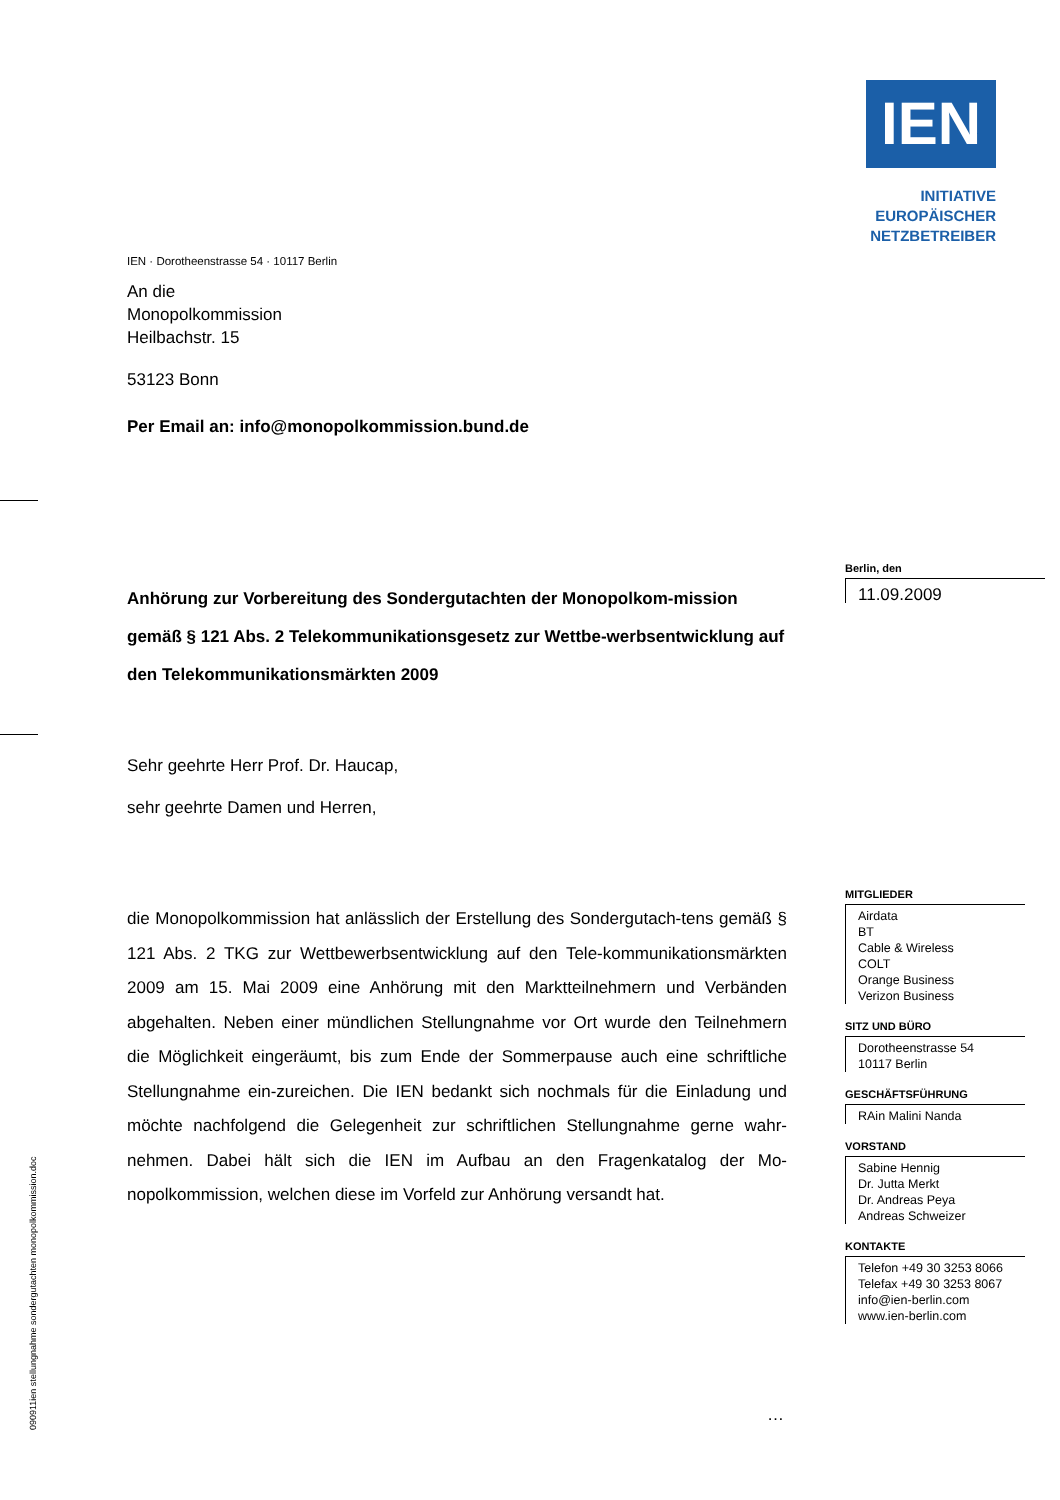IEN
INITIATIVE
EUROPÄISCHER
NETZBETREIBER
IEN · Dorotheenstrasse 54 · 10117 Berlin
An die
Monopolkommission
Heilbachstr. 15
53123 Bonn
Per Email an: info@monopolkommission.bund.de
Anhörung zur Vorbereitung des Sondergutachten der Monopolkom-mission gemäß § 121 Abs. 2 Telekommunikationsgesetz zur Wettbe-werbsentwicklung auf den Telekommunikationsmärkten 2009
Sehr geehrte Herr Prof. Dr. Haucap,
sehr geehrte Damen und Herren,
die Monopolkommission hat anlässlich der Erstellung des Sondergutach-tens gemäß § 121 Abs. 2 TKG zur Wettbewerbsentwicklung auf den Tele-kommunikationsmärkten 2009 am 15. Mai 2009 eine Anhörung mit den Marktteilnehmern und Verbänden abgehalten. Neben einer mündlichen Stellungnahme vor Ort wurde den Teilnehmern die Möglichkeit eingeräumt, bis zum Ende der Sommerpause auch eine schriftliche Stellungnahme ein-zureichen. Die IEN bedankt sich nochmals für die Einladung und möchte nachfolgend die Gelegenheit zur schriftlichen Stellungnahme gerne wahr-nehmen. Dabei hält sich die IEN im Aufbau an den Fragenkatalog der Mo-nopolkommission, welchen diese im Vorfeld zur Anhörung versandt hat.
…
Berlin, den
11.09.2009
MITGLIEDER
Airdata
BT
Cable & Wireless
COLT
Orange Business
Verizon Business
SITZ UND BÜRO
Dorotheenstrasse 54
10117 Berlin
GESCHÄFTSFÜHRUNG
RAin Malini Nanda
VORSTAND
Sabine Hennig
Dr. Jutta Merkt
Dr. Andreas Peya
Andreas Schweizer
KONTAKTE
Telefon +49 30 3253 8066
Telefax +49 30 3253 8067
info@ien-berlin.com
www.ien-berlin.com
090911ien stellungnahme sondergutachten monopolkommission.doc